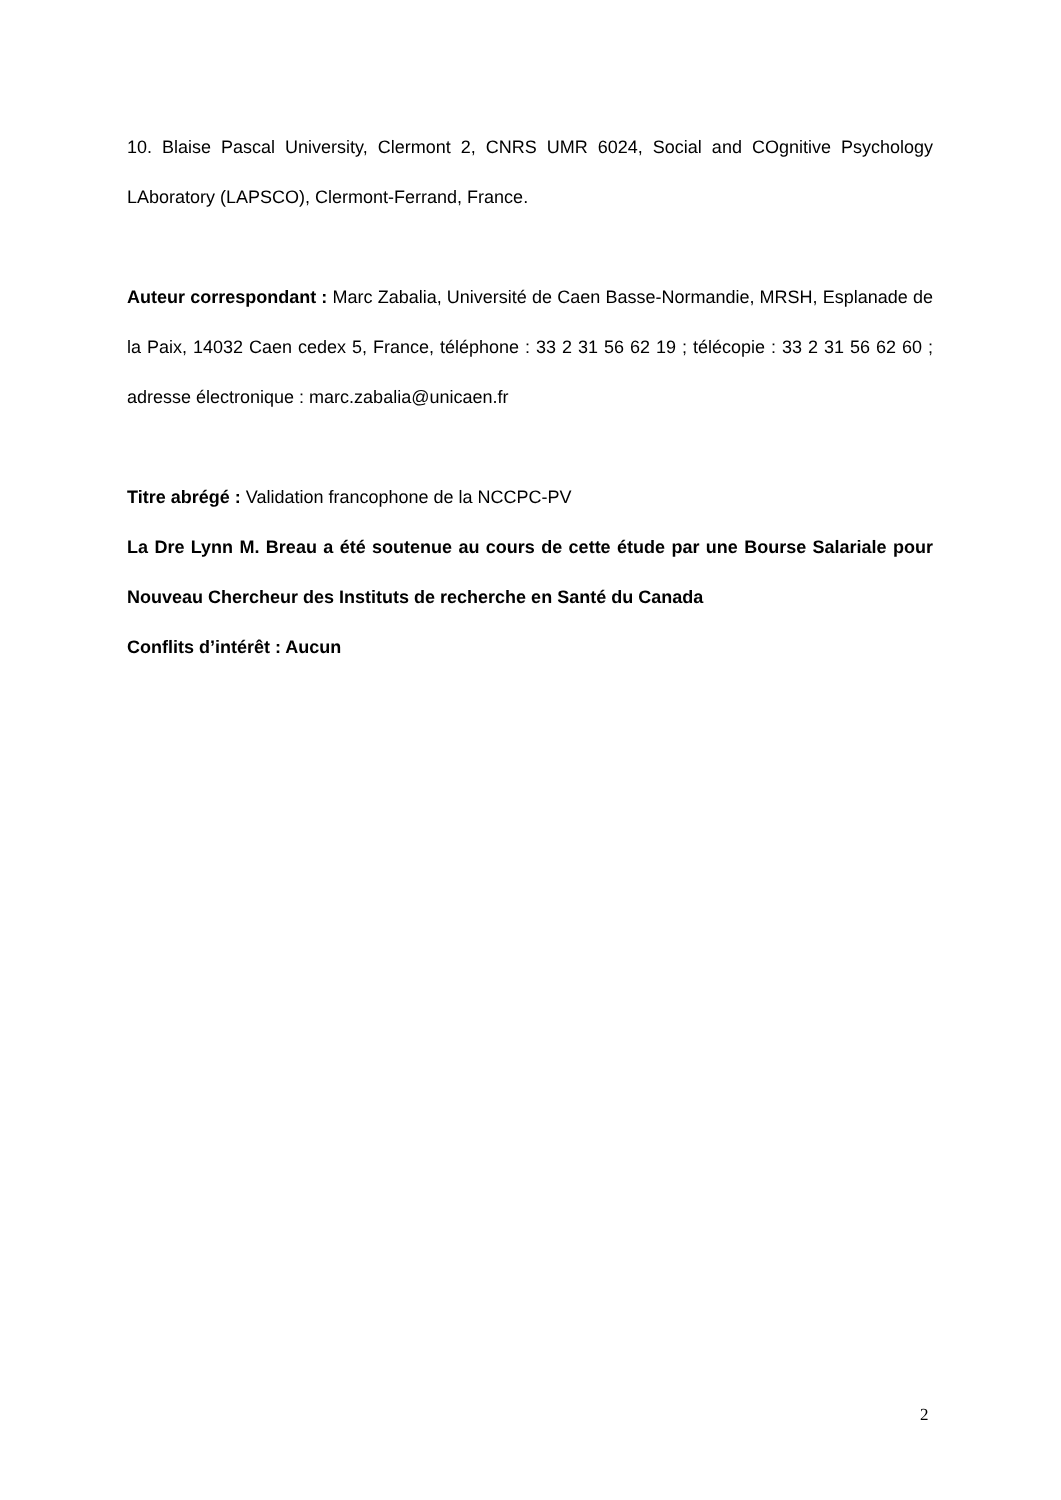10. Blaise Pascal University, Clermont 2, CNRS UMR 6024, Social and COgnitive Psychology LAboratory (LAPSCO), Clermont-Ferrand, France.
Auteur correspondant : Marc Zabalia, Université de Caen Basse-Normandie, MRSH, Esplanade de la Paix, 14032 Caen cedex 5, France, téléphone : 33 2 31 56 62 19 ; télécopie : 33 2 31 56 62 60 ; adresse électronique : marc.zabalia@unicaen.fr
Titre abrégé : Validation francophone de la NCCPC-PV
La Dre Lynn M. Breau a été soutenue au cours de cette étude par une Bourse Salariale pour Nouveau Chercheur des Instituts de recherche en Santé du Canada
Conflits d’intérêt : Aucun
2